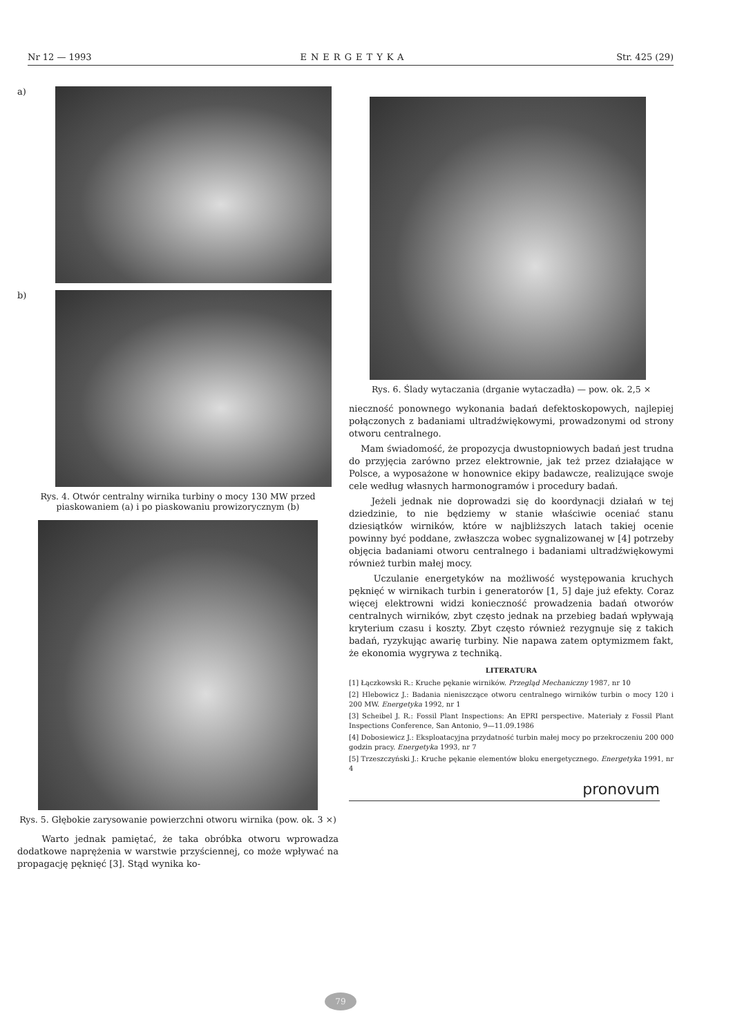Nr 12 — 1993 ENERGETYKA Str. 425 (29)
a)
b)
Rys. 4. Otwór centralny wirnika turbiny o mocy 130 MW przed piaskowaniem (a) i po piaskowaniu prowizorycznym (b)
Rys. 5. Głębokie zarysowanie powierzchni otworu wirnika (pow. ok. 3 ×)
Warto jednak pamiętać, że taka obróbka otworu wprowadza dodatkowe naprężenia w warstwie przyściennej, co może wpływać na propagację pęknięć [3]. Stąd wynika ko-
Rys. 6. Ślady wytaczania (drganie wytaczadła) — pow. ok. 2,5 ×
nieczność ponownego wykonania badań defektoskopowych, najlepiej połączonych z badaniami ultradźwiękowymi, prowadzonymi od strony otworu centralnego.
Mam świadomość, że propozycja dwustopniowych badań jest trudna do przyjęcia zarówno przez elektrownie, jak też przez działające w Polsce, a wyposażone w honownice ekipy badawcze, realizujące swoje cele według własnych harmonogramów i procedury badań.
Jeżeli jednak nie doprowadzi się do koordynacji działań w tej dziedzinie, to nie będziemy w stanie właściwie oceniać stanu dziesiątków wirników, które w najbliższych latach takiej ocenie powinny być poddane, zwłaszcza wobec sygnalizowanej w [4] potrzeby objęcia badaniami otworu centralnego i badaniami ultradźwiękowymi również turbin małej mocy.
Uczulanie energetyków na możliwość występowania kruchych pęknięć w wirnikach turbin i generatorów [1, 5] daje już efekty. Coraz więcej elektrowni widzi konieczność prowadzenia badań otworów centralnych wirników, zbyt często jednak na przebieg badań wpływają kryterium czasu i koszty. Zbyt często również rezygnuje się z takich badań, ryzykując awarię turbiny. Nie napawa zatem optymizmem fakt, że ekonomia wygrywa z techniką.
LITERATURA
[1] Łączkowski R.: Kruche pękanie wirników. Przegląd Mechaniczny 1987, nr 10
[2] Hlebowicz J.: Badania nieniszczące otworu centralnego wirników turbin o mocy 120 i 200 MW. Energetyka 1992, nr 1
[3] Scheibel J. R.: Fossil Plant Inspections: An EPRI perspective. Materiały z Fossil Plant Inspections Conference, San Antonio, 9—11.09.1986
[4] Dobosiewicz J.: Eksploatacyjna przydatność turbin małej mocy po przekroczeniu 200 000 godzin pracy. Energetyka 1993, nr 7
[5] Trzeszczyński J.: Kruche pękanie elementów bloku energetycznego. Energetyka 1991, nr 4
pronovum
79